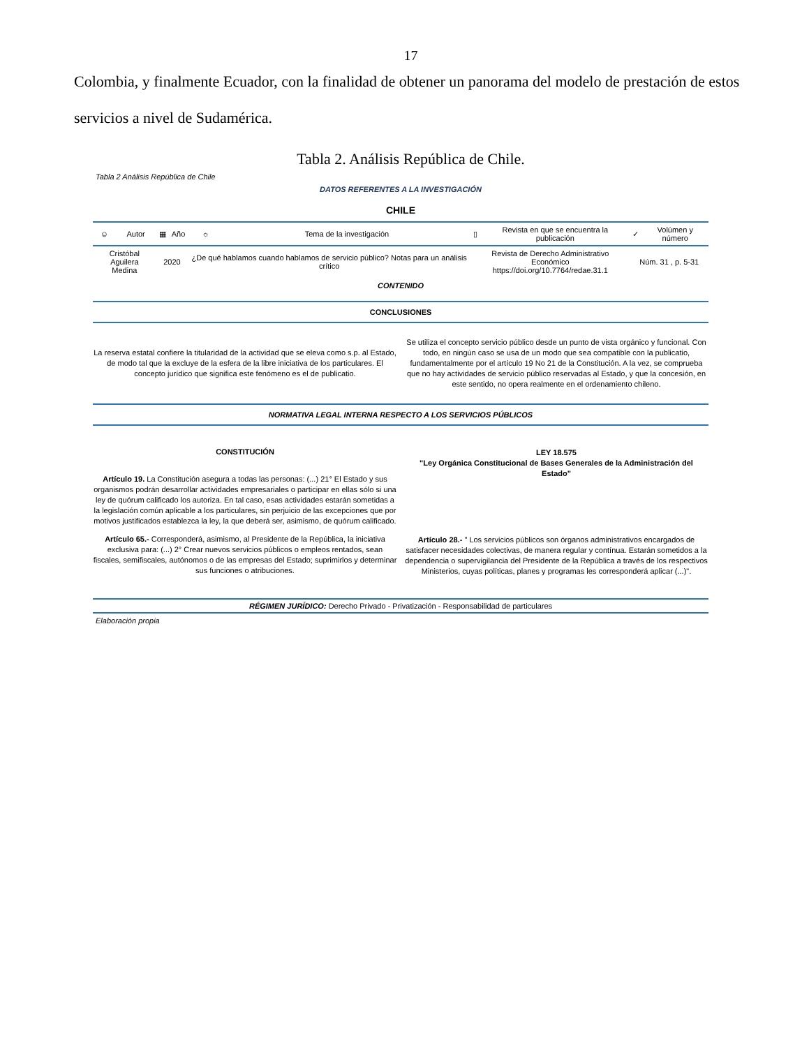17
Colombia, y finalmente Ecuador, con la finalidad de obtener un panorama del modelo de prestación de estos servicios a nivel de Sudamérica.
Tabla 2. Análisis República de Chile.
Tabla 2 Análisis República de Chile
DATOS REFERENTES A LA INVESTIGACIÓN
CHILE
| ☺ | Autor | ▦ | Año | ☼ | Tema de la investigación | ▯ | Revista en que se encuentra la publicación | ✓ | Volúmen y número |
| Cristóbal Aguilera Medina | | 2020 | | ¿De qué hablamos cuando hablamos de servicio público? Notas para un análisis crítico | | Revista de Derecho Administrativo Económico https://doi.org/10.7764/redae.31.1 | | Núm. 31 , p. 5-31 | |
CONTENIDO
CONCLUSIONES
La reserva estatal confiere la titularidad de la actividad que se eleva como s.p. al Estado, de modo tal que la excluye de la esfera de la libre iniciativa de los particulares. El concepto jurídico que significa este fenómeno es el de publicatio.
Se utiliza el concepto servicio público desde un punto de vista orgánico y funcional. Con todo, en ningún caso se usa de un modo que sea compatible con la publicatio, fundamentalmente por el artículo 19 No 21 de la Constitución. A la vez, se comprueba que no hay actividades de servicio público reservadas al Estado, y que la concesión, en este sentido, no opera realmente en el ordenamiento chileno.
NORMATIVA LEGAL INTERNA RESPECTO A LOS SERVICIOS PÚBLICOS
CONSTITUCIÓN
Artículo 19. La Constitución asegura a todas las personas: (...) 21° El Estado y sus organismos podrán desarrollar actividades empresariales o participar en ellas sólo si una ley de quórum calificado los autoriza. En tal caso, esas actividades estarán sometidas a la legislación común aplicable a los particulares, sin perjuicio de las excepciones que por motivos justificados establezca la ley, la que deberá ser, asimismo, de quórum calificado.
Artículo 65.- Corresponderá, asimismo, al Presidente de la República, la iniciativa exclusiva para: (...) 2° Crear nuevos servicios públicos o empleos rentados, sean fiscales, semifiscales, autónomos o de las empresas del Estado; suprimirlos y determinar sus funciones o atribuciones.
LEY 18.575
"Ley Orgánica Constitucional de Bases Generales de la Administración del Estado"
Artículo 28.- " Los servicios públicos son órganos administrativos encargados de satisfacer necesidades colectivas, de manera regular y contínua. Estarán sometidos a la dependencia o supervigilancia del Presidente de la República a través de los respectivos Ministerios, cuyas políticas, planes y programas les corresponderá aplicar (...)".
RÉGIMEN JURÍDICO: Derecho Privado - Privatización - Responsabilidad de particulares
Elaboración propia